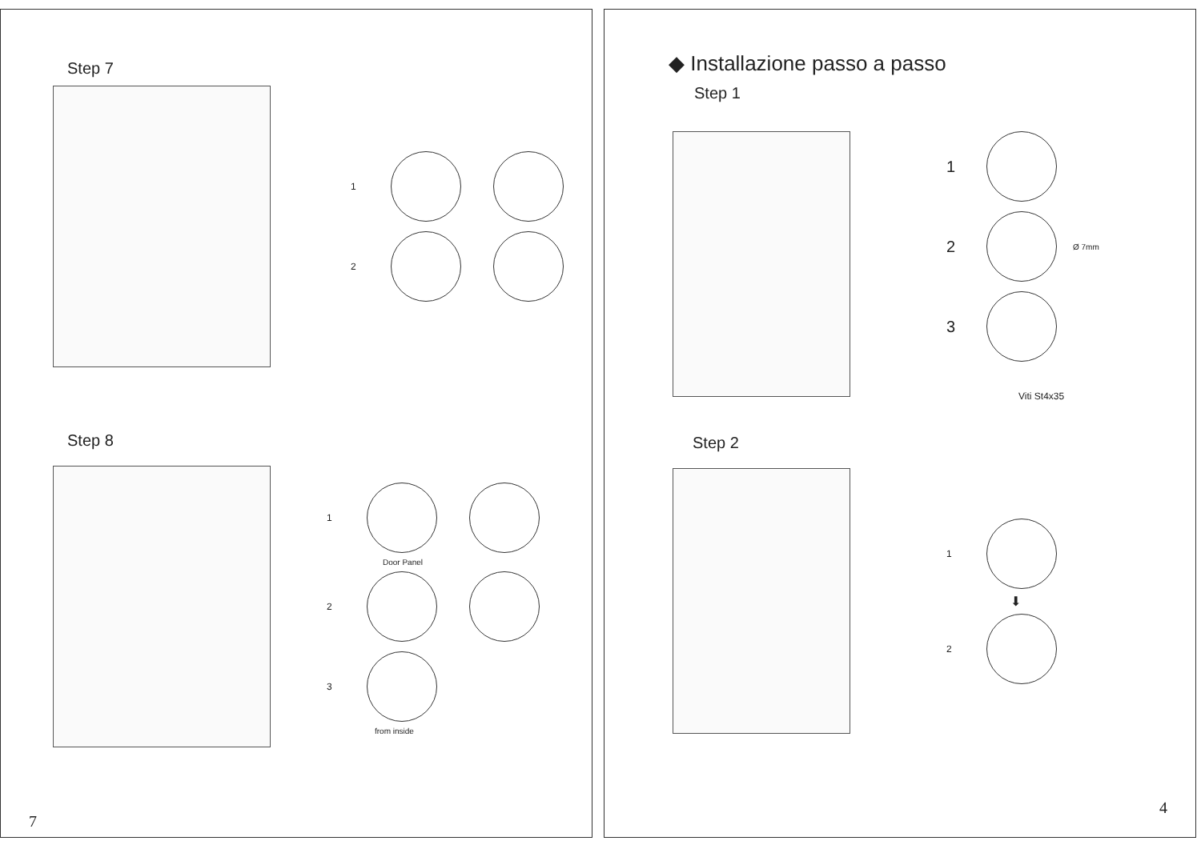Step 7
1
2
Step 8
1
Door Panel
2
3
from inside
7
◆ Installazione passo a passo
Step 1
1
2 Ø 7mm
3
Viti St4x35
Step 2
1
⬇
2
4